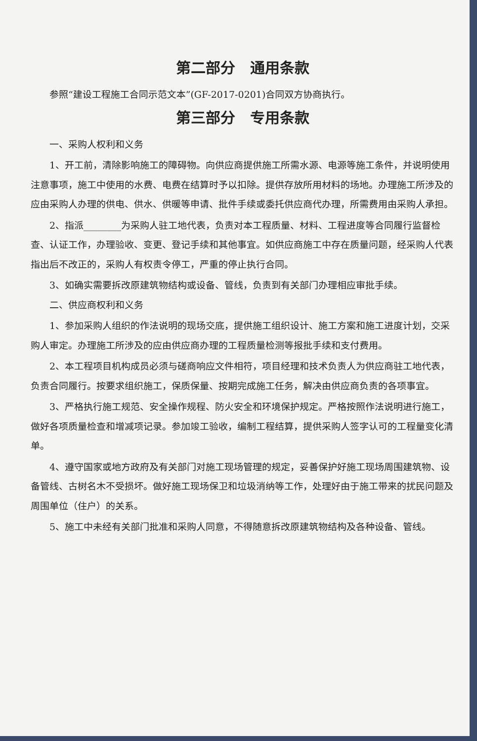第二部分　通用条款
参照“建设工程施工合同示范文本”(GF-2017-0201)合同双方协商执行。
第三部分　专用条款
一、采购人权利和义务
1、开工前，清除影响施工的障碍物。向供应商提供施工所需水源、电源等施工条件，并说明使用注意事项，施工中使用的水费、电费在结算时予以扣除。提供存放所用材料的场地。办理施工所涉及的应由采购人办理的供电、供水、供暖等申请、批件手续或委托供应商代办理，所需费用由采购人承担。
2、指派________为采购人驻工地代表，负责对本工程质量、材料、工程进度等合同履行监督检查、认证工作，办理验收、变更、登记手续和其他事宜。如供应商施工中存在质量问题，经采购人代表指出后不改正的，采购人有权责令停工，严重的停止执行合同。
3、如确实需要拆改原建筑物结构或设备、管线，负责到有关部门办理相应审批手续。
二、供应商权利和义务
1、参加采购人组织的作法说明的现场交底，提供施工组织设计、施工方案和施工进度计划，交采购人审定。办理施工所涉及的应由供应商办理的工程质量检测等报批手续和支付费用。
2、本工程项目机构成员必须与磋商响应文件相符，项目经理和技术负责人为供应商驻工地代表，负责合同履行。按要求组织施工，保质保量、按期完成施工任务，解决由供应商负责的各项事宜。
3、严格执行施工规范、安全操作规程、防火安全和环境保护规定。严格按照作法说明进行施工，做好各项质量检查和增减项记录。参加竣工验收，编制工程结算，提供采购人签字认可的工程量变化清单。
4、遵守国家或地方政府及有关部门对施工现场管理的规定，妥善保护好施工现场周围建筑物、设备管线、古树名木不受损坏。做好施工现场保卫和垃圾消纳等工作，处理好由于施工带来的扰民问题及周围单位（住户）的关系。
5、施工中未经有关部门批准和采购人同意，不得随意拆改原建筑物结构及各种设备、管线。